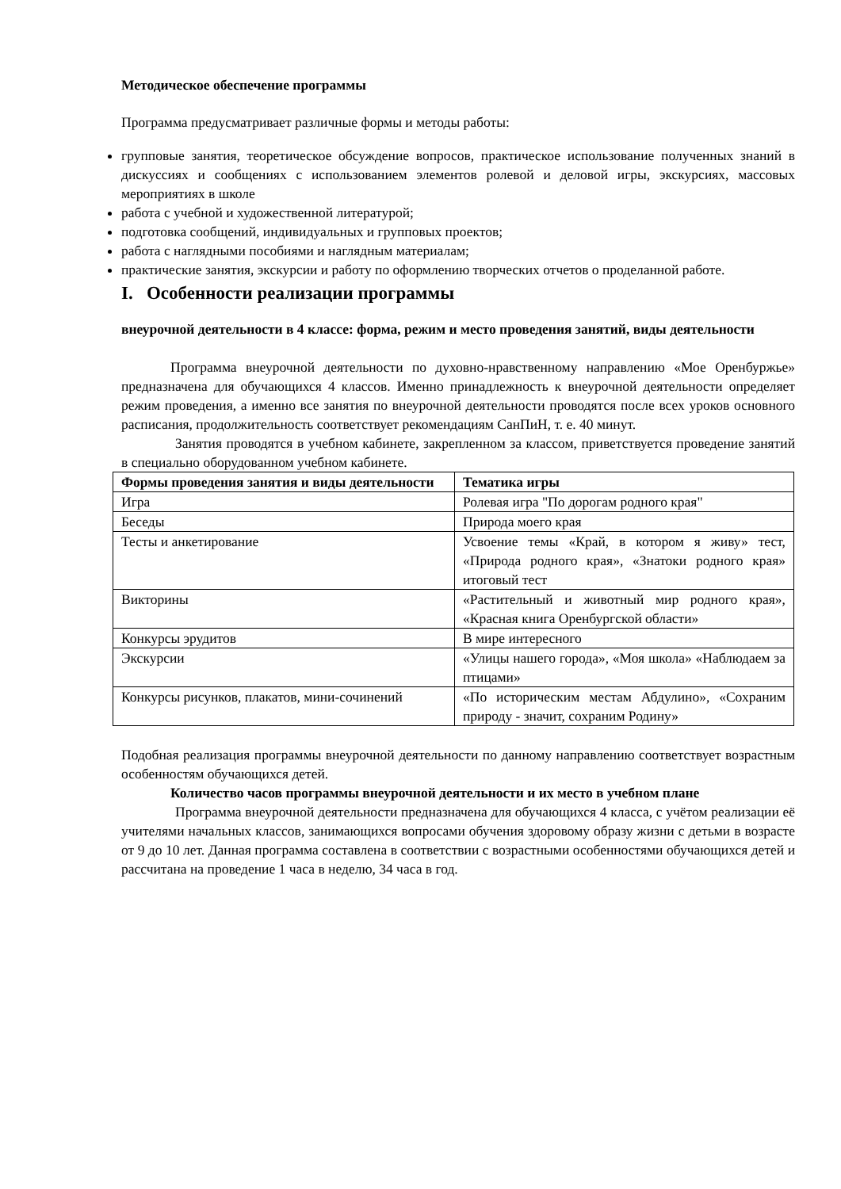Методическое обеспечение программы
Программа предусматривает различные формы и методы работы:
групповые занятия, теоретическое обсуждение вопросов, практическое использование полученных знаний в дискуссиях и сообщениях с использованием элементов ролевой и деловой игры, экскурсиях, массовых мероприятиях в школе
работа с учебной и художественной литературой;
подготовка сообщений, индивидуальных и групповых проектов;
работа с наглядными пособиями и наглядным материалам;
практические занятия, экскурсии и работу по оформлению творческих отчетов о проделанной работе.
I. Особенности реализации программы
внеурочной деятельности в 4 классе: форма, режим и место проведения занятий, виды деятельности
Программа внеурочной деятельности по духовно-нравственному направлению «Мое Оренбуржье» предназначена для обучающихся 4 классов. Именно принадлежность к внеурочной деятельности определяет режим проведения, а именно все занятия по внеурочной деятельности проводятся после всех уроков основного расписания, продолжительность соответствует рекомендациям СанПиН, т. е. 40 минут.
Занятия проводятся в учебном кабинете, закрепленном за классом, приветствуется проведение занятий в специально оборудованном учебном кабинете.
| Формы проведения занятия и виды деятельности | Тематика игры |
| --- | --- |
| Игра | Ролевая игра "По дорогам родного края" |
| Беседы | Природа моего края |
| Тесты и анкетирование | Усвоение темы «Край, в котором я живу» тест, «Природа родного края», «Знатоки родного края» итоговый тест |
| Викторины | «Растительный и животный мир родного края», «Красная книга Оренбургской области» |
| Конкурсы эрудитов | В мире интересного |
| Экскурсии | «Улицы нашего города», «Моя школа» «Наблюдаем за птицами» |
| Конкурсы рисунков, плакатов, мини-сочинений | «По историческим местам Абдулино», «Сохраним природу - значит, сохраним Родину» |
Подобная реализация программы внеурочной деятельности по данному направлению соответствует возрастным особенностям обучающихся детей.
Количество часов программы внеурочной деятельности и их место в учебном плане
Программа внеурочной деятельности предназначена для обучающихся 4 класса, с учётом реализации её учителями начальных классов, занимающихся вопросами обучения здоровому образу жизни с детьми в возрасте от 9 до 10 лет. Данная программа составлена в соответствии с возрастными особенностями обучающихся детей и рассчитана на проведение 1 часа в неделю, 34 часа в год.